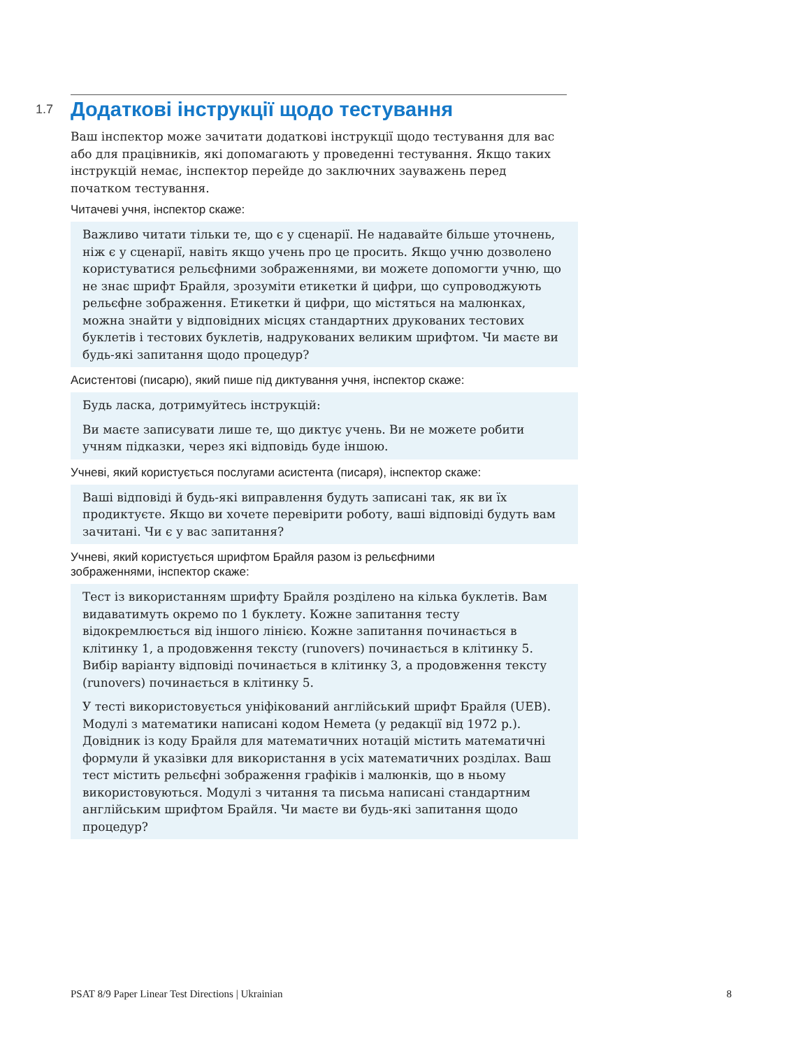1.7 Додаткові інструкції щодо тестування
Ваш інспектор може зачитати додаткові інструкції щодо тестування для вас або для працівників, які допомагають у проведенні тестування. Якщо таких інструкцій немає, інспектор перейде до заключних зауважень перед початком тестування.
Читачеві учня, інспектор скаже:
Важливо читати тільки те, що є у сценарії. Не надавайте більше уточнень, ніж є у сценарії, навіть якщо учень про це просить. Якщо учню дозволено користуватися рельєфними зображеннями, ви можете допомогти учню, що не знає шрифт Брайля, зрозуміти етикетки й цифри, що супроводжують рельєфне зображення. Етикетки й цифри, що містяться на малюнках, можна знайти у відповідних місцях стандартних друкованих тестових буклетів і тестових буклетів, надрукованих великим шрифтом. Чи маєте ви будь-які запитання щодо процедур?
Асистентові (писарю), який пише під диктування учня, інспектор скаже:
Будь ласка, дотримуйтесь інструкцій:
Ви маєте записувати лише те, що диктує учень. Ви не можете робити учням підказки, через які відповідь буде іншою.
Учневі, який користується послугами асистента (писаря), інспектор скаже:
Ваші відповіді й будь-які виправлення будуть записані так, як ви їх продиктуєте. Якщо ви хочете перевірити роботу, ваші відповіді будуть вам зачитані. Чи є у вас запитання?
Учневі, який користується шрифтом Брайля разом із рельєфними
зображеннями, інспектор скаже:
Тест із використанням шрифту Брайля розділено на кілька буклетів. Вам видаватимуть окремо по 1 буклету. Кожне запитання тесту відокремлюється від іншого лінією. Кожне запитання починається в клітинку 1, а продовження тексту (runovers) починається в клітинку 5. Вибір варіанту відповіді починається в клітинку 3, а продовження тексту (runovers) починається в клітинку 5.
У тесті використовується уніфікований англійський шрифт Брайля (UEB). Модулі з математики написані кодом Немета (у редакції від 1972 р.). Довідник із коду Брайля для математичних нотацій містить математичні формули й указівки для використання в усіх математичних розділах. Ваш тест містить рельєфні зображення графіків і малюнків, що в ньому використовуються. Модулі з читання та письма написані стандартним англійським шрифтом Брайля. Чи маєте ви будь-які запитання щодо процедур?
PSAT 8/9 Paper Linear Test Directions | Ukrainian 8